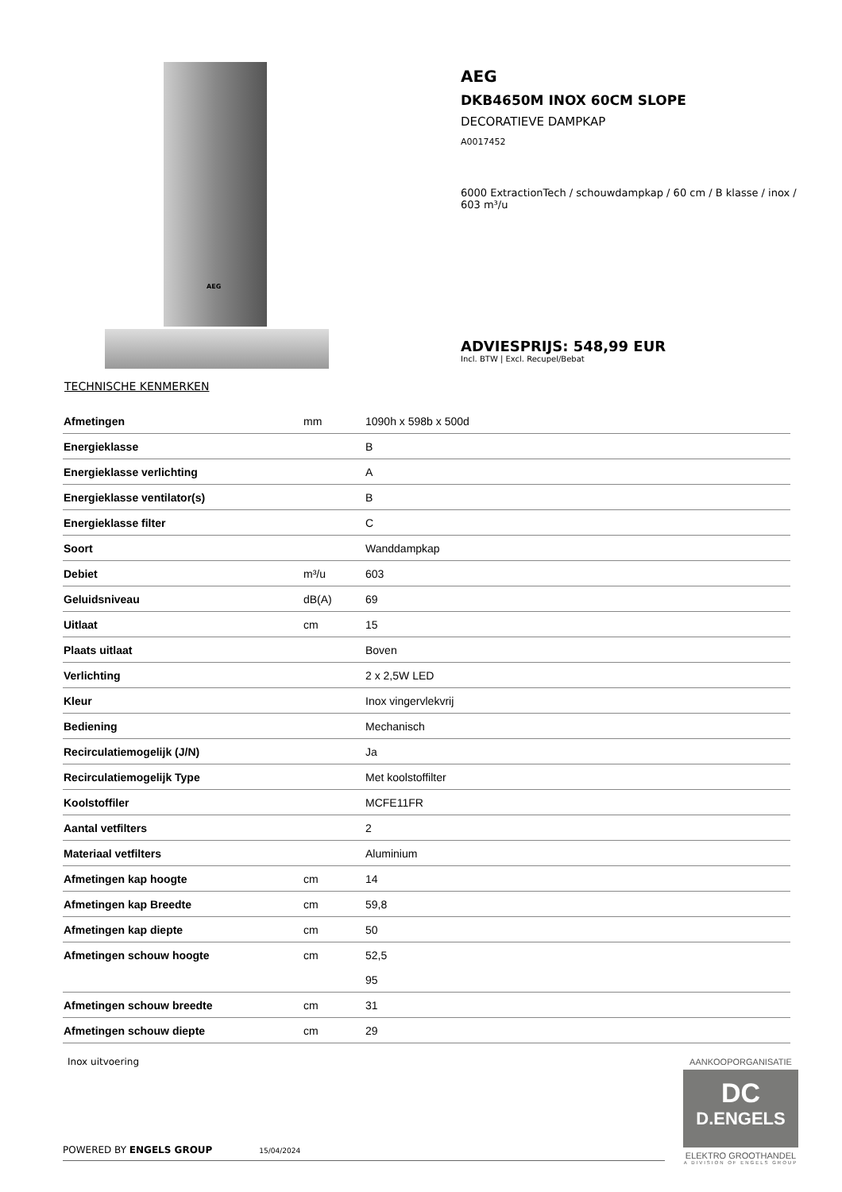AEG
AEG
DKB4650M INOX 60CM SLOPE
DECORATIEVE DAMPKAP
A0017452
6000 ExtractionTech / schouwdampkap / 60 cm / B klasse / inox / 603 m³/u
ADVIESPRIJS: 548,99 EUR
Incl. BTW | Excl. Recupel/Bebat
TECHNISCHE KENMERKEN
| Afmetingen | mm | 1090h x 598b x 500d |
| Energieklasse | | B |
| Energieklasse verlichting | | A |
| Energieklasse ventilator(s) | | B |
| Energieklasse filter | | C |
| Soort | | Wanddampkap |
| Debiet | m³/u | 603 |
| Geluidsniveau | dB(A) | 69 |
| Uitlaat | cm | 15 |
| Plaats uitlaat | | Boven |
| Verlichting | | 2 x 2,5W LED |
| Kleur | | Inox vingervlekvrij |
| Bediening | | Mechanisch |
| Recirculatiemogelijk (J/N) | | Ja |
| Recirculatiemogelijk Type | | Met koolstoffilter |
| Koolstoffiler | | MCFE11FR |
| Aantal vetfilters | | 2 |
| Materiaal vetfilters | | Aluminium |
| Afmetingen kap hoogte | cm | 14 |
| Afmetingen kap Breedte | cm | 59,8 |
| Afmetingen kap diepte | cm | 50 |
| Afmetingen schouw hoogte | cm | 52,5 |
| | | 95 |
| Afmetingen schouw breedte | cm | 31 |
| Afmetingen schouw diepte | cm | 29 |
Inox uitvoering
POWERED BY ENGELS GROUP 15/04/2024
AANKOOPORGANISATIE
DC
D.ENGELS
ELEKTRO GROOTHANDEL
A DIVISION OF ENGELS GROUP